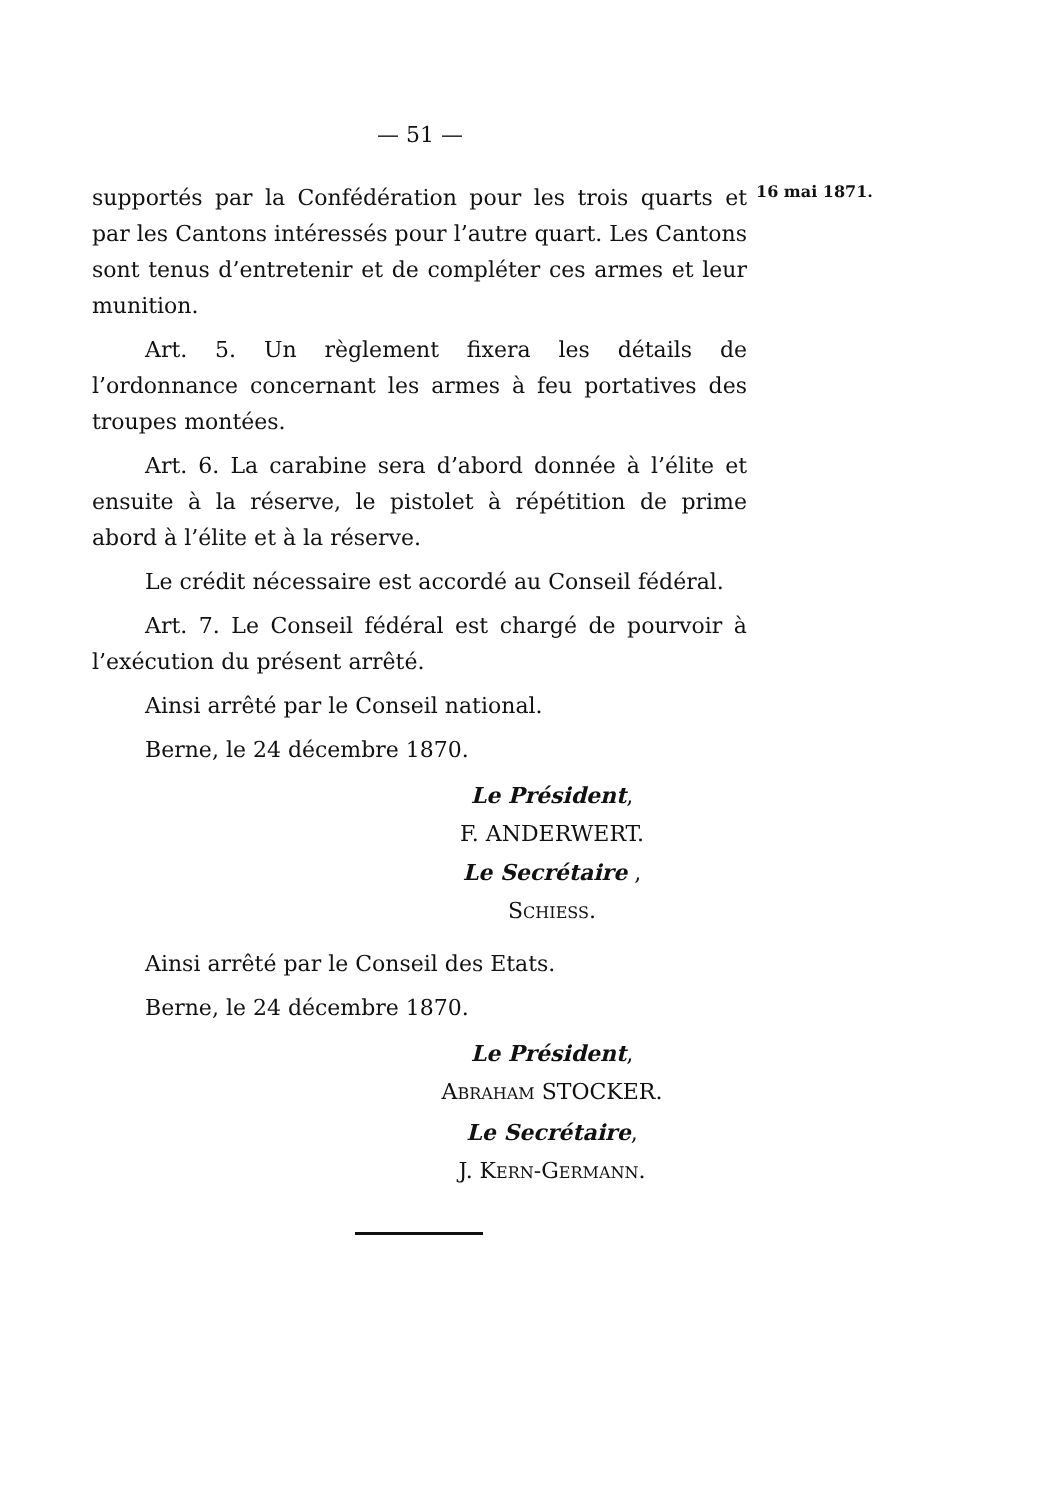— 51 —
16 mai 1871.
supportés par la Confédération pour les trois quarts et par les Cantons intéressés pour l’autre quart. Les Cantons sont tenus d’entretenir et de compléter ces armes et leur munition.
Art. 5. Un règlement fixera les détails de l’ordonnance concernant les armes à feu portatives des troupes montées.
Art. 6. La carabine sera d’abord donnée à l’élite et ensuite à la réserve, le pistolet à répétition de prime abord à l’élite et à la réserve.
Le crédit nécessaire est accordé au Conseil fédéral.
Art. 7. Le Conseil fédéral est chargé de pourvoir à l’exécution du présent arrêté.
Ainsi arrêté par le Conseil national.
Berne, le 24 décembre 1870.
Le Président,
F. ANDERWERT.
Le Secrétaire ,
SCHIESS.
Ainsi arrêté par le Conseil des Etats.
Berne, le 24 décembre 1870.
Le Président,
ABRAHAM STOCKER.
Le Secrétaire,
J. KERN-GERMANN.